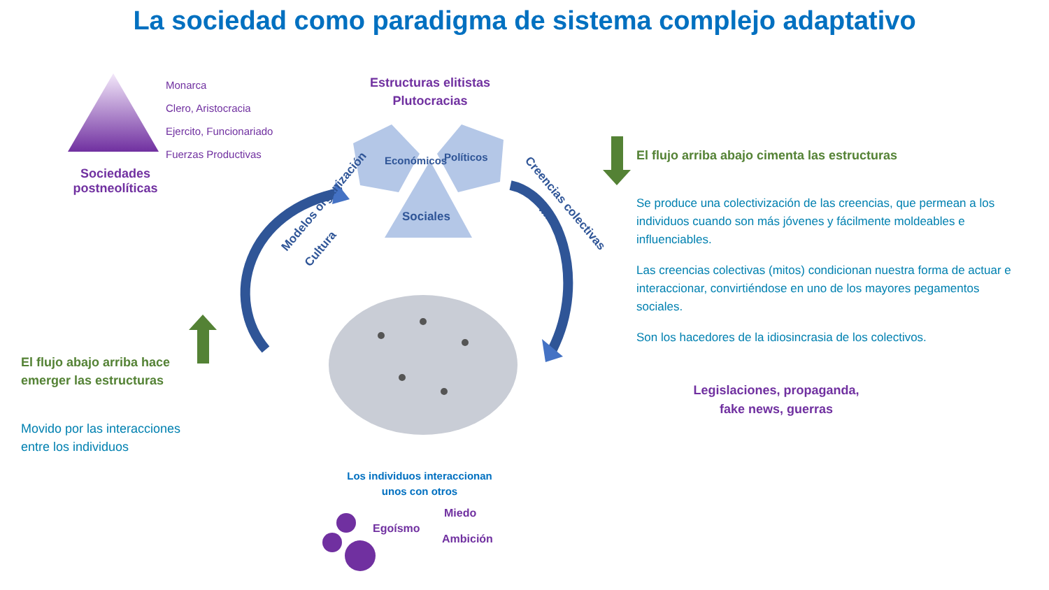La sociedad como paradigma de sistema complejo adaptativo
Monarca
Clero, Aristocracia
Ejercito, Funcionariado
Fuerzas Productivas
Sociedades postneolíticas
Estructuras elitistas
Plutocracias
Económicos
Políticos
Sociales
Modelos organización
Cultura
Creencias colectivas
Mitos
El flujo arriba abajo cimenta las estructuras
Se produce una colectivización de las creencias, que permean a los individuos cuando son más jóvenes y fácilmente moldeables e influenciables.
Las creencias colectivas (mitos) condicionan nuestra forma de actuar e interaccionar, convirtiéndose en uno de los mayores pegamentos sociales.
Son los hacedores de la idiosincrasia de los colectivos.
Legislaciones, propaganda,
fake news, guerras
El flujo abajo arriba hace
emerger las estructuras
Movido por las interacciones
entre los individuos
Los individuos interaccionan
unos con otros
Egoísmo
Miedo
Ambición